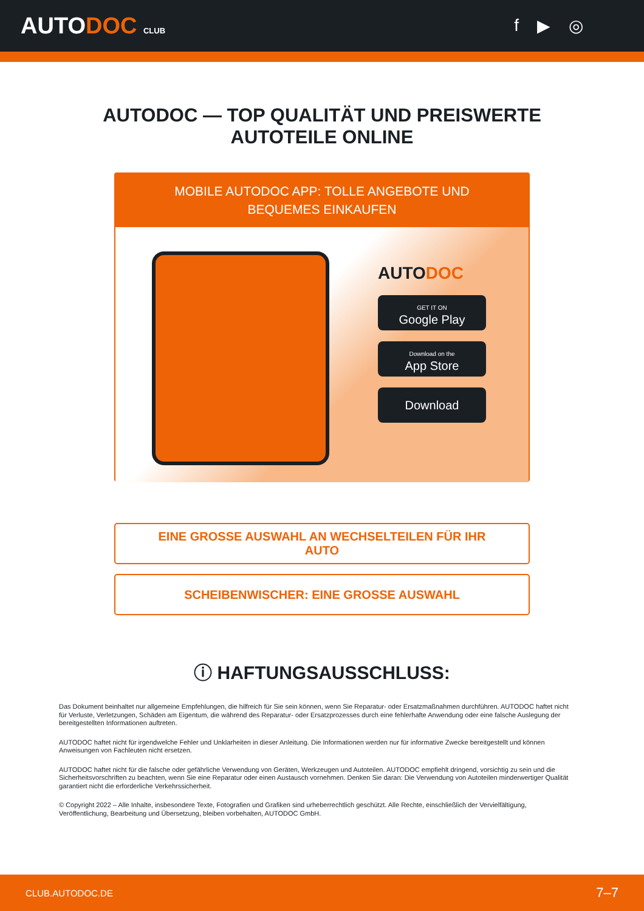AUTODOC CLUB
f ▶ ◎
AUTODOC — TOP QUALITÄT UND PREISWERTE
AUTOTEILE ONLINE
MOBILE AUTODOC APP: TOLLE ANGEBOTE UND BEQUEMES EINKAUFEN
AUTODOC
GET IT ON
Google Play
Download on the
App Store
Download
EINE GROSSE AUSWAHL AN WECHSELTEILEN FÜR IHR AUTO
SCHEIBENWISCHER: EINE GROSSE AUSWAHL
ⓘ HAFTUNGSAUSSCHLUSS:
Das Dokument beinhaltet nur allgemeine Empfehlungen, die hilfreich für Sie sein können, wenn Sie Reparatur- oder Ersatzmaßnahmen durchführen. AUTODOC haftet nicht für Verluste, Verletzungen, Schäden am Eigentum, die während des Reparatur- oder Ersatzprozesses durch eine fehlerhafte Anwendung oder eine falsche Auslegung der bereitgestellten Informationen auftreten.
AUTODOC haftet nicht für irgendwelche Fehler und Unklarheiten in dieser Anleitung. Die Informationen werden nur für informative Zwecke bereitgestellt und können Anweisungen von Fachleuten nicht ersetzen.
AUTODOC haftet nicht für die falsche oder gefährliche Verwendung von Geräten, Werkzeugen und Autoteilen. AUTODOC empfiehlt dringend, vorsichtig zu sein und die Sicherheitsvorschriften zu beachten, wenn Sie eine Reparatur oder einen Austausch vornehmen. Denken Sie daran: Die Verwendung von Autoteilen minderwertiger Qualität garantiert nicht die erforderliche Verkehrssicherheit.
© Copyright 2022 – Alle Inhalte, insbesondere Texte, Fotografien und Grafiken sind urheberrechtlich geschützt. Alle Rechte, einschließlich der Vervielfältigung, Veröffentlichung, Bearbeitung und Übersetzung, bleiben vorbehalten, AUTODOC GmbH.
CLUB.AUTODOC.DE 7–7